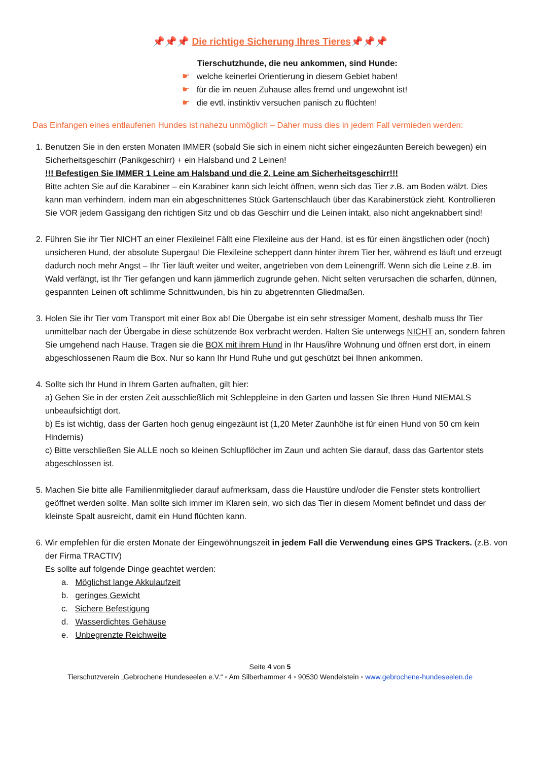📌📌📌 Die richtige Sicherung Ihres Tieres📌📌📌
Tierschutzhunde, die neu ankommen, sind Hunde:
☛ welche keinerlei Orientierung in diesem Gebiet haben!
☛ für die im neuen Zuhause alles fremd und ungewohnt ist!
☛ die evtl. instinktiv versuchen panisch zu flüchten!
Das Einfangen eines entlaufenen Hundes ist nahezu unmöglich – Daher muss dies in jedem Fall vermieden werden:
1. Benutzen Sie in den ersten Monaten IMMER (sobald Sie sich in einem nicht sicher eingezäunten Bereich bewegen) ein Sicherheitsgeschirr (Panikgeschirr) + ein Halsband und 2 Leinen!
!!! Befestigen Sie IMMER 1 Leine am Halsband und die 2. Leine am Sicherheitsgeschirr!!!
Bitte achten Sie auf die Karabiner – ein Karabiner kann sich leicht öffnen, wenn sich das Tier z.B. am Boden wälzt. Dies kann man verhindern, indem man ein abgeschnittenes Stück Gartenschlauch über das Karabinerstück zieht. Kontrollieren Sie VOR jedem Gassigang den richtigen Sitz und ob das Geschirr und die Leinen intakt, also nicht angeknabbert sind!
2. Führen Sie ihr Tier NICHT an einer Flexileine! Fällt eine Flexileine aus der Hand, ist es für einen ängstlichen oder (noch) unsicheren Hund, der absolute Supergau! Die Flexileine scheppert dann hinter ihrem Tier her, während es läuft und erzeugt dadurch noch mehr Angst – Ihr Tier läuft weiter und weiter, angetrieben von dem Leinengriff. Wenn sich die Leine z.B. im Wald verfängt, ist Ihr Tier gefangen und kann jämmerlich zugrunde gehen. Nicht selten verursachen die scharfen, dünnen, gespannten Leinen oft schlimme Schnittwunden, bis hin zu abgetrennten Gliedmaßen.
3. Holen Sie ihr Tier vom Transport mit einer Box ab! Die Übergabe ist ein sehr stressiger Moment, deshalb muss Ihr Tier unmittelbar nach der Übergabe in diese schützende Box verbracht werden. Halten Sie unterwegs NICHT an, sondern fahren Sie umgehend nach Hause. Tragen sie die BOX mit ihrem Hund in Ihr Haus/ihre Wohnung und öffnen erst dort, in einem abgeschlossenen Raum die Box. Nur so kann Ihr Hund Ruhe und gut geschützt bei Ihnen ankommen.
4. Sollte sich Ihr Hund in Ihrem Garten aufhalten, gilt hier:
a) Gehen Sie in der ersten Zeit ausschließlich mit Schleppleine in den Garten und lassen Sie Ihren Hund NIEMALS unbeaufsichtigt dort.
b) Es ist wichtig, dass der Garten hoch genug eingezäunt ist (1,20 Meter Zaunhöhe ist für einen Hund von 50 cm kein Hindernis)
c) Bitte verschließen Sie ALLE noch so kleinen Schlupflöcher im Zaun und achten Sie darauf, dass das Gartentor stets abgeschlossen ist.
5. Machen Sie bitte alle Familienmitglieder darauf aufmerksam, dass die Haustüre und/oder die Fenster stets kontrolliert geöffnet werden sollte. Man sollte sich immer im Klaren sein, wo sich das Tier in diesem Moment befindet und dass der kleinste Spalt ausreicht, damit ein Hund flüchten kann.
6. Wir empfehlen für die ersten Monate der Eingewöhnungszeit in jedem Fall die Verwendung eines GPS Trackers. (z.B. von der Firma TRACTIV)
Es sollte auf folgende Dinge geachtet werden:
a. Möglichst lange Akkulaufzeit
b. geringes Gewicht
c. Sichere Befestigung
d. Wasserdichtes Gehäuse
e. Unbegrenzte Reichweite
Seite 4 von 5
Tierschutzverein „Gebrochene Hundeseelen e.V.“ ◦ Am Silberhammer 4 ◦ 90530 Wendelstein ◦ www.gebrochene-hundeseelen.de